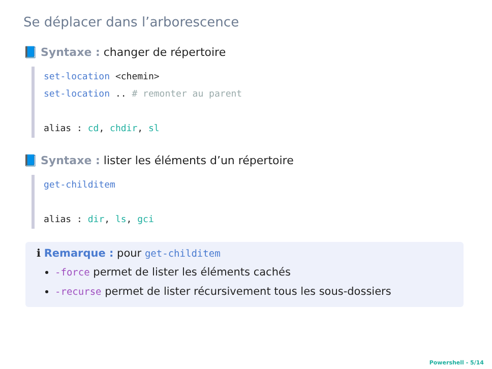Se déplacer dans l’arborescence
📘 Syntaxe : changer de répertoire
set-location <chemin>
set-location .. # remonter au parent
alias : cd, chdir, sl
📘 Syntaxe : lister les éléments d’un répertoire
get-childitem
alias : dir, ls, gci
ℹ Remarque : pour get-childitem
-force permet de lister les éléments cachés
-recurse permet de lister récursivement tous les sous-dossiers
Powershell - 5/14